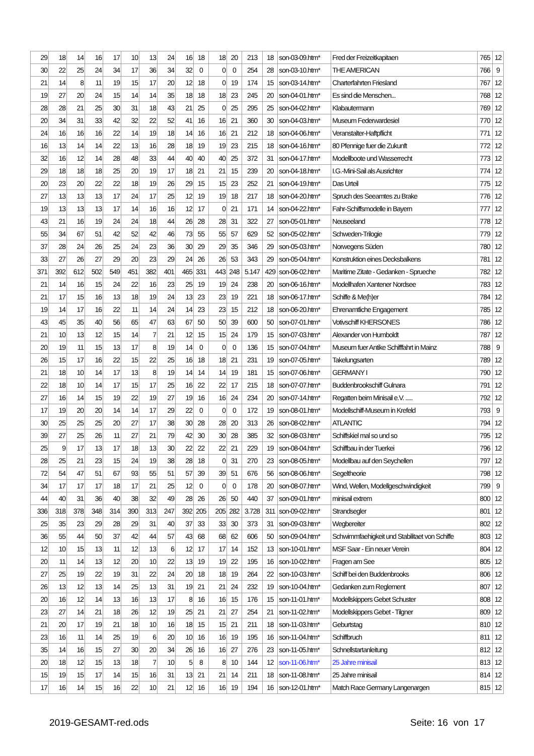| 29 | 18 | 14 | 16 | 17 | 10 | 13 | 24 | 16 | 18 | 18 | 20 | 213 | 18 | son-03-09.htm* | Fred der Freizeitkapitaen | 765 | 12 |
| 30 | 22 | 25 | 24 | 34 | 17 | 36 | 34 | 32 | 0 | 0 | 0 | 254 | 28 | son-03-10.htm* | THE AMERICAN | 766 | 9 |
| 21 | 14 | 8 | 11 | 19 | 15 | 17 | 20 | 12 | 18 | 0 | 19 | 174 | 15 | son-03-14.htm* | Charterfahrten Friesland | 767 | 12 |
| 19 | 27 | 20 | 24 | 15 | 14 | 14 | 35 | 18 | 18 | 18 | 23 | 245 | 20 | son-04-01.htm* | Es sind die Menschen... | 768 | 12 |
| 28 | 28 | 21 | 25 | 30 | 31 | 18 | 43 | 21 | 25 | 0 | 25 | 295 | 25 | son-04-02.htm* | Klabautermann | 769 | 12 |
| 20 | 34 | 31 | 33 | 42 | 32 | 22 | 52 | 41 | 16 | 16 | 21 | 360 | 30 | son-04-03.htm* | Museum Federwardesiel | 770 | 12 |
| 24 | 16 | 16 | 16 | 22 | 14 | 19 | 18 | 14 | 16 | 16 | 21 | 212 | 18 | son-04-06.htm* | Veranstalter-Haftpflicht | 771 | 12 |
| 16 | 13 | 14 | 14 | 22 | 13 | 16 | 28 | 18 | 19 | 19 | 23 | 215 | 18 | son-04-16.htm* | 80 Pfennige fuer die Zukunft | 772 | 12 |
| 32 | 16 | 12 | 14 | 28 | 48 | 33 | 44 | 40 | 40 | 40 | 25 | 372 | 31 | son-04-17.htm* | Modellboote und Wasserrecht | 773 | 12 |
| 29 | 18 | 18 | 18 | 25 | 20 | 19 | 17 | 18 | 21 | 21 | 15 | 239 | 20 | son-04-18.htm* | I.G.-Mini-Sail als Ausrichter | 774 | 12 |
| 20 | 23 | 20 | 22 | 22 | 18 | 19 | 26 | 29 | 15 | 15 | 23 | 252 | 21 | son-04-19.htm* | Das Urteil | 775 | 12 |
| 27 | 13 | 13 | 13 | 17 | 24 | 17 | 25 | 12 | 19 | 19 | 18 | 217 | 18 | son-04-20.htm* | Spruch des Seeamtes zu Brake | 776 | 12 |
| 19 | 13 | 13 | 13 | 17 | 14 | 16 | 16 | 12 | 17 | 0 | 21 | 171 | 14 | son-04-22.htm* | Fahr-Schiffsmodelle in Bayern | 777 | 12 |
| 43 | 21 | 16 | 19 | 24 | 24 | 18 | 44 | 26 | 28 | 28 | 31 | 322 | 27 | son-05-01.htm* | Neuseeland | 778 | 12 |
| 55 | 34 | 67 | 51 | 42 | 52 | 42 | 46 | 73 | 55 | 55 | 57 | 629 | 52 | son-05-02.htm* | Schweden-Trilogie | 779 | 12 |
| 37 | 28 | 24 | 26 | 25 | 24 | 23 | 36 | 30 | 29 | 29 | 35 | 346 | 29 | son-05-03.htm* | Norwegens Süden | 780 | 12 |
| 33 | 27 | 26 | 27 | 29 | 20 | 23 | 29 | 24 | 26 | 26 | 53 | 343 | 29 | son-05-04.htm* | Konstruktion eines Decksbalkens | 781 | 12 |
| 371 | 392 | 612 | 502 | 549 | 451 | 382 | 401 | 465 | 331 | 443 | 248 | 5.147 | 429 | son-06-02.htm* | Maritime Zitate - Gedanken - Sprueche | 782 | 12 |
| 21 | 14 | 16 | 15 | 24 | 22 | 16 | 23 | 25 | 19 | 19 | 24 | 238 | 20 | son-06-16.htm* | Modellhafen Xantener Nordsee | 783 | 12 |
| 21 | 17 | 15 | 16 | 13 | 18 | 19 | 24 | 13 | 23 | 23 | 19 | 221 | 18 | son-06-17.htm* | Schiffe & Me(h)er | 784 | 12 |
| 19 | 14 | 17 | 16 | 22 | 11 | 14 | 24 | 14 | 23 | 23 | 15 | 212 | 18 | son-06-20.htm* | Ehrenamtliche Engagement | 785 | 12 |
| 43 | 45 | 35 | 40 | 56 | 65 | 47 | 63 | 67 | 50 | 50 | 39 | 600 | 50 | son-07-01.htm* | Votivschiff KHERSONES | 786 | 12 |
| 21 | 10 | 13 | 12 | 15 | 14 | 7 | 21 | 12 | 15 | 15 | 24 | 179 | 15 | son-07-03.htm* | Alexander von Humboldt | 787 | 12 |
| 20 | 19 | 11 | 15 | 13 | 17 | 8 | 19 | 14 | 0 | 0 | 0 | 136 | 15 | son-07-04.htm* | Museum fuer Antike Schifffahrt in Mainz | 788 | 9 |
| 26 | 15 | 17 | 16 | 22 | 15 | 22 | 25 | 16 | 18 | 18 | 21 | 231 | 19 | son-07-05.htm* | Takelungsarten | 789 | 12 |
| 21 | 18 | 10 | 14 | 17 | 13 | 8 | 19 | 14 | 14 | 14 | 19 | 181 | 15 | son-07-06.htm* | GERMANY I | 790 | 12 |
| 22 | 18 | 10 | 14 | 17 | 15 | 17 | 25 | 16 | 22 | 22 | 17 | 215 | 18 | son-07-07.htm* | Buddenbrookschiff Gulnara | 791 | 12 |
| 27 | 16 | 14 | 15 | 19 | 22 | 19 | 27 | 19 | 16 | 16 | 24 | 234 | 20 | son-07-14.htm* | Regatten beim Minisail e.V. ..... | 792 | 12 |
| 17 | 19 | 20 | 20 | 14 | 14 | 17 | 29 | 22 | 0 | 0 | 0 | 172 | 19 | son-08-01.htm* | Modellschiff-Museum in Krefeld | 793 | 9 |
| 30 | 25 | 25 | 25 | 20 | 27 | 17 | 38 | 30 | 28 | 28 | 20 | 313 | 26 | son-08-02.htm* | ATLANTIC | 794 | 12 |
| 39 | 27 | 25 | 26 | 11 | 27 | 21 | 79 | 42 | 30 | 30 | 28 | 385 | 32 | son-08-03.htm* | Schiffskiel mal so und so | 795 | 12 |
| 25 | 9 | 17 | 13 | 17 | 18 | 13 | 30 | 22 | 22 | 22 | 21 | 229 | 19 | son-08-04.htm* | Schiffbau in der Tuerkei | 796 | 12 |
| 28 | 25 | 21 | 23 | 15 | 24 | 19 | 38 | 28 | 18 | 0 | 31 | 270 | 23 | son-08-05.htm* | Modellbau auf den Seychellen | 797 | 12 |
| 72 | 54 | 47 | 51 | 67 | 93 | 55 | 51 | 57 | 39 | 39 | 51 | 676 | 56 | son-08-06.htm* | Segeltheorie | 798 | 12 |
| 34 | 17 | 17 | 17 | 18 | 17 | 21 | 25 | 12 | 0 | 0 | 0 | 178 | 20 | son-08-07.htm* | Wind, Wellen, Modellgeschwindigkeit | 799 | 9 |
| 44 | 40 | 31 | 36 | 40 | 38 | 32 | 49 | 28 | 26 | 26 | 50 | 440 | 37 | son-09-01.htm* | minisail extrem | 800 | 12 |
| 336 | 318 | 378 | 348 | 314 | 390 | 313 | 247 | 392 | 205 | 205 | 282 | 3.728 | 311 | son-09-02.htm* | Strandsegler | 801 | 12 |
| 25 | 35 | 23 | 29 | 28 | 29 | 31 | 40 | 37 | 33 | 33 | 30 | 373 | 31 | son-09-03.htm* | Wegbereiter | 802 | 12 |
| 36 | 55 | 44 | 50 | 37 | 42 | 44 | 57 | 43 | 68 | 68 | 62 | 606 | 50 | son-09-04.htm* | Schwimmfaehigkeit und Stabilitaet von Schiffe | 803 | 12 |
| 12 | 10 | 15 | 13 | 11 | 12 | 13 | 6 | 12 | 17 | 17 | 14 | 152 | 13 | son-10-01.htm* | MSF Saar - Ein neuer Verein | 804 | 12 |
| 20 | 11 | 14 | 13 | 12 | 20 | 10 | 22 | 13 | 19 | 19 | 22 | 195 | 16 | son-10-02.htm* | Fragen am See | 805 | 12 |
| 27 | 25 | 19 | 22 | 19 | 31 | 22 | 24 | 20 | 18 | 18 | 19 | 264 | 22 | son-10-03.htm* | Schiff bei den Buddenbrooks | 806 | 12 |
| 26 | 13 | 12 | 13 | 14 | 25 | 13 | 31 | 19 | 21 | 21 | 24 | 232 | 19 | son-10-04.htm* | Gedanken zum Reglement | 807 | 12 |
| 20 | 16 | 12 | 14 | 13 | 16 | 13 | 17 | 8 | 16 | 16 | 15 | 176 | 15 | son-11-01.htm* | Modellskippers Gebet Schuster | 808 | 12 |
| 23 | 27 | 14 | 21 | 18 | 26 | 12 | 19 | 25 | 21 | 21 | 27 | 254 | 21 | son-11-02.htm* | Modellskippers Gebet - Tilgner | 809 | 12 |
| 21 | 20 | 17 | 19 | 21 | 18 | 10 | 16 | 18 | 15 | 15 | 21 | 211 | 18 | son-11-03.htm* | Geburtstag | 810 | 12 |
| 23 | 16 | 11 | 14 | 25 | 19 | 6 | 20 | 10 | 16 | 16 | 19 | 195 | 16 | son-11-04.htm* | Schiffbruch | 811 | 12 |
| 35 | 14 | 16 | 15 | 27 | 30 | 20 | 34 | 26 | 16 | 16 | 27 | 276 | 23 | son-11-05.htm* | Schnellstartanleitung | 812 | 12 |
| 20 | 18 | 12 | 15 | 13 | 18 | 7 | 10 | 5 | 8 | 8 | 10 | 144 | 12 | son-11-06.htm* | 25 Jahre minisail | 813 | 12 |
| 15 | 19 | 15 | 17 | 14 | 15 | 16 | 31 | 13 | 21 | 21 | 14 | 211 | 18 | son-11-08.htm* | 25 Jahre minisail | 814 | 12 |
| 17 | 16 | 14 | 15 | 16 | 22 | 10 | 21 | 12 | 16 | 16 | 19 | 194 | 16 | son-12-01.htm* | Match Race Germany Langenargen | 815 | 12 |
2019-GESAMT-red.ods Seite: 16 von 17